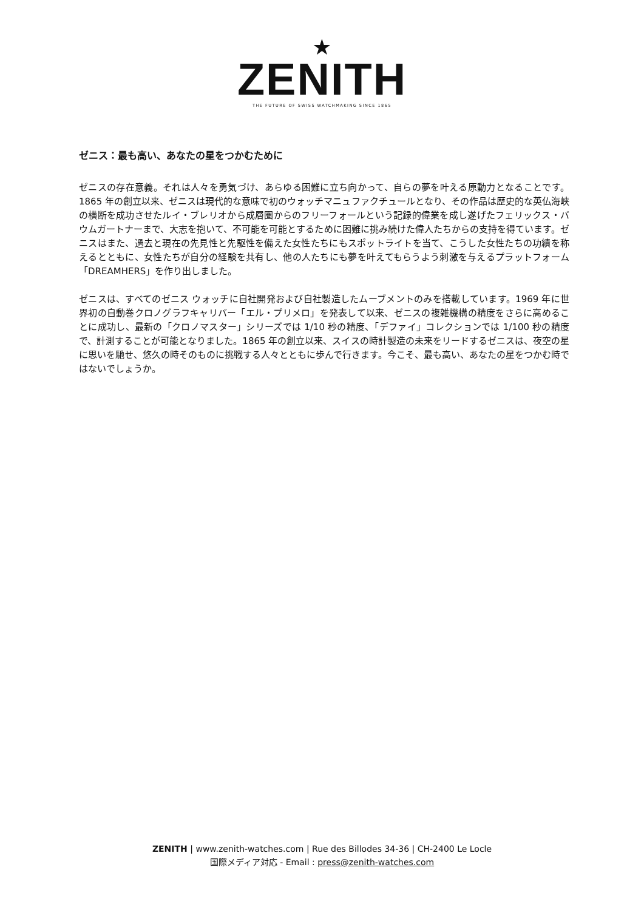★
ZENITH
THE FUTURE OF SWISS WATCHMAKING SINCE 1865
ゼニス：最も高い、あなたの星をつかむために
ゼニスの存在意義。それは人々を勇気づけ、あらゆる困難に立ち向かって、自らの夢を叶える原動力となることです。1865 年の創立以来、ゼニスは現代的な意味で初のウォッチマニュファクチュールとなり、その作品は歴史的な英仏海峡の横断を成功させたルイ・ブレリオから成層圏からのフリーフォールという記録的偉業を成し遂げたフェリックス・バウムガートナーまで、大志を抱いて、不可能を可能とするために困難に挑み続けた偉人たちからの支持を得ています。ゼニスはまた、過去と現在の先見性と先駆性を備えた女性たちにもスポットライトを当て、こうした女性たちの功績を称えるとともに、女性たちが自分の経験を共有し、他の人たちにも夢を叶えてもらうよう刺激を与えるプラットフォーム「DREAMHERS」を作り出しました。
ゼニスは、すべてのゼニス ウォッチに自社開発および自社製造したムーブメントのみを搭載しています。1969 年に世界初の自動巻クロノグラフキャリバー「エル・プリメロ」を発表して以来、ゼニスの複雑機構の精度をさらに高めることに成功し、最新の「クロノマスター」シリーズでは 1/10 秒の精度、「デファイ」コレクションでは 1/100 秒の精度で、計測することが可能となりました。1865 年の創立以来、スイスの時計製造の未来をリードするゼニスは、夜空の星に思いを馳せ、悠久の時そのものに挑戦する人々とともに歩んで行きます。今こそ、最も高い、あなたの星をつかむ時ではないでしょうか。
ZENITH | www.zenith-watches.com | Rue des Billodes 34-36 | CH-2400 Le Locle
国際メディア対応 - Email : press@zenith-watches.com